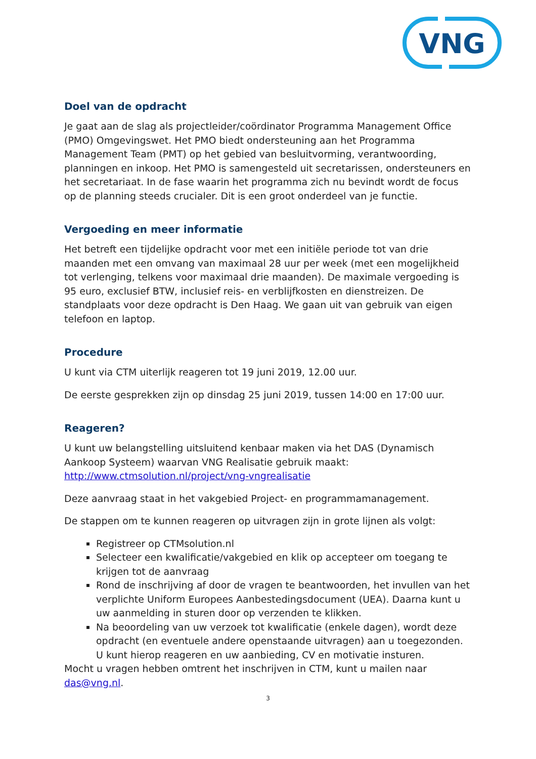VNG
Doel van de opdracht
Je gaat aan de slag als projectleider/coördinator Programma Management Office (PMO) Omgevingswet. Het PMO biedt ondersteuning aan het Programma Management Team (PMT) op het gebied van besluitvorming, verantwoording, planningen en inkoop. Het PMO is samengesteld uit secretarissen, ondersteuners en het secretariaat. In de fase waarin het programma zich nu bevindt wordt de focus op de planning steeds crucialer. Dit is een groot onderdeel van je functie.
Vergoeding en meer informatie
Het betreft een tijdelijke opdracht voor met een initiële periode tot van drie maanden met een omvang van maximaal 28 uur per week (met een mogelijkheid tot verlenging, telkens voor maximaal drie maanden). De maximale vergoeding is 95 euro, exclusief BTW, inclusief reis- en verblijfkosten en dienstreizen. De standplaats voor deze opdracht is Den Haag. We gaan uit van gebruik van eigen telefoon en laptop.
Procedure
U kunt via CTM uiterlijk reageren tot 19 juni 2019, 12.00 uur.
De eerste gesprekken zijn op dinsdag 25 juni 2019, tussen 14:00 en 17:00 uur.
Reageren?
U kunt uw belangstelling uitsluitend kenbaar maken via het DAS (Dynamisch Aankoop Systeem) waarvan VNG Realisatie gebruik maakt: http://www.ctmsolution.nl/project/vng-vngrealisatie
Deze aanvraag staat in het vakgebied Project- en programmamanagement.
De stappen om te kunnen reageren op uitvragen zijn in grote lijnen als volgt:
Registreer op CTMsolution.nl
Selecteer een kwalificatie/vakgebied en klik op accepteer om toegang te krijgen tot de aanvraag
Rond de inschrijving af door de vragen te beantwoorden, het invullen van het verplichte Uniform Europees Aanbestedingsdocument (UEA). Daarna kunt u uw aanmelding in sturen door op verzenden te klikken.
Na beoordeling van uw verzoek tot kwalificatie (enkele dagen), wordt deze opdracht (en eventuele andere openstaande uitvragen) aan u toegezonden. U kunt hierop reageren en uw aanbieding, CV en motivatie insturen.
Mocht u vragen hebben omtrent het inschrijven in CTM, kunt u mailen naar das@vng.nl.
3